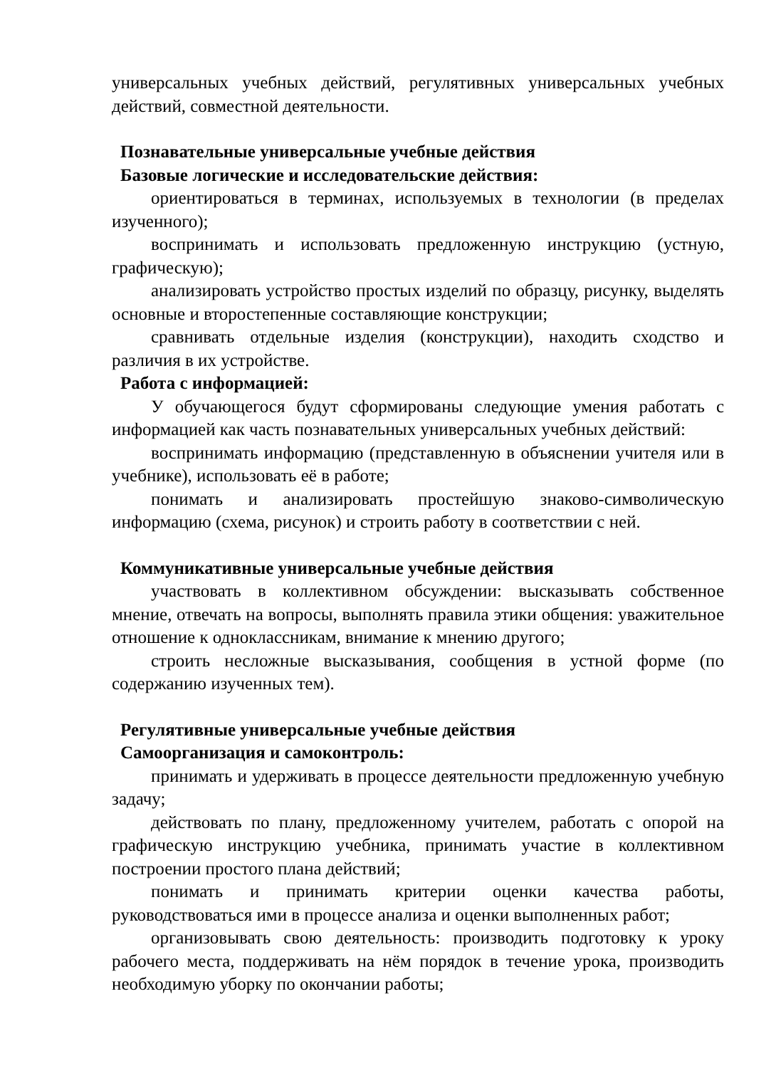универсальных учебных действий, регулятивных универсальных учебных действий, совместной деятельности.
Познавательные универсальные учебные действия
Базовые логические и исследовательские действия:
ориентироваться в терминах, используемых в технологии (в пределах изученного);
воспринимать и использовать предложенную инструкцию (устную, графическую);
анализировать устройство простых изделий по образцу, рисунку, выделять основные и второстепенные составляющие конструкции;
сравнивать отдельные изделия (конструкции), находить сходство и различия в их устройстве.
Работа с информацией:
У обучающегося будут сформированы следующие умения работать с информацией как часть познавательных универсальных учебных действий:
воспринимать информацию (представленную в объяснении учителя или в учебнике), использовать её в работе;
понимать и анализировать простейшую знаково-символическую информацию (схема, рисунок) и строить работу в соответствии с ней.
Коммуникативные универсальные учебные действия
участвовать в коллективном обсуждении: высказывать собственное мнение, отвечать на вопросы, выполнять правила этики общения: уважительное отношение к одноклассникам, внимание к мнению другого;
строить несложные высказывания, сообщения в устной форме (по содержанию изученных тем).
Регулятивные универсальные учебные действия
Самоорганизация и самоконтроль:
принимать и удерживать в процессе деятельности предложенную учебную задачу;
действовать по плану, предложенному учителем, работать с опорой на графическую инструкцию учебника, принимать участие в коллективном построении простого плана действий;
понимать и принимать критерии оценки качества работы, руководствоваться ими в процессе анализа и оценки выполненных работ;
организовывать свою деятельность: производить подготовку к уроку рабочего места, поддерживать на нём порядок в течение урока, производить необходимую уборку по окончании работы;